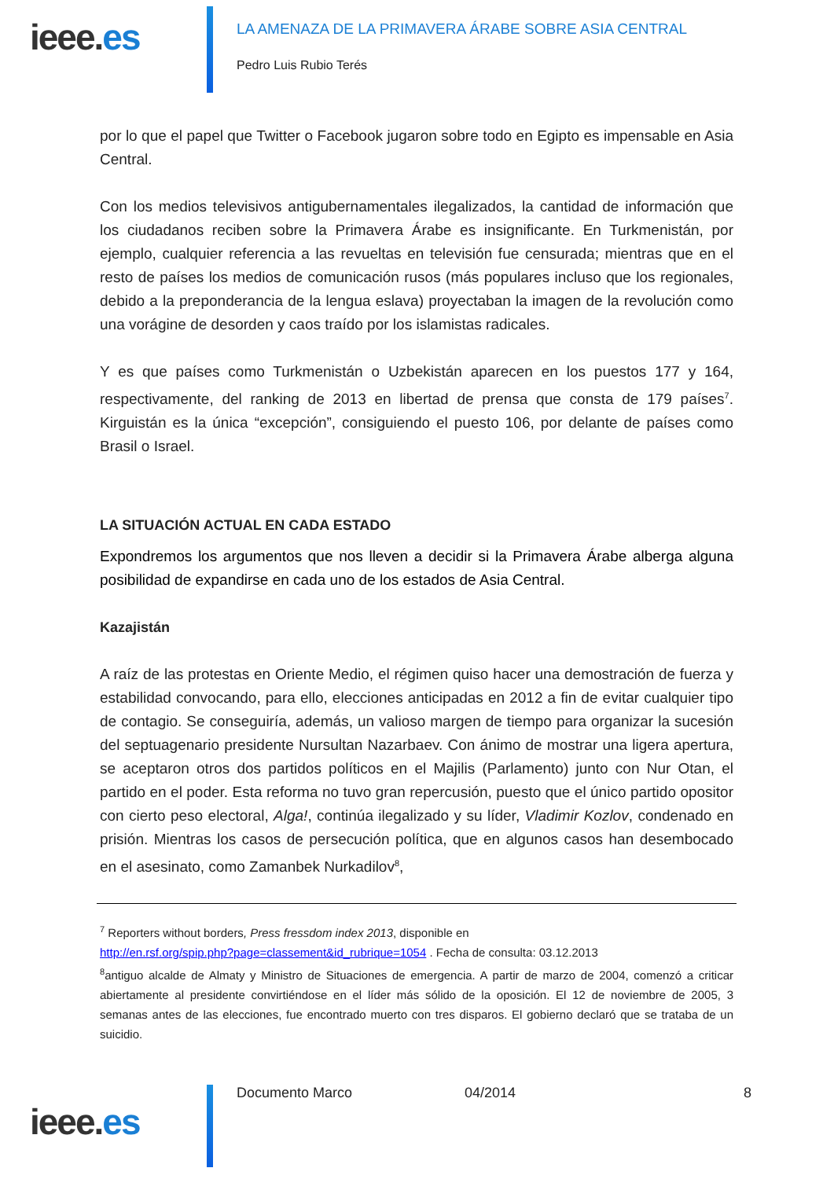ieee.es
LA AMENAZA DE LA PRIMAVERA ÁRABE SOBRE ASIA CENTRAL
Pedro Luis Rubio Terés
por lo que el papel que Twitter o Facebook jugaron sobre todo en Egipto es impensable en Asia Central.
Con los medios televisivos antigubernamentales ilegalizados, la cantidad de información que los ciudadanos reciben sobre la Primavera Árabe es insignificante. En Turkmenistán, por ejemplo, cualquier referencia a las revueltas en televisión fue censurada; mientras que en el resto de países los medios de comunicación rusos (más populares incluso que los regionales, debido a la preponderancia de la lengua eslava) proyectaban la imagen de la revolución como una vorágine de desorden y caos traído por los islamistas radicales.
Y es que países como Turkmenistán o Uzbekistán aparecen en los puestos 177 y 164, respectivamente, del ranking de 2013 en libertad de prensa que consta de 179 países<sup>7</sup>. Kirguistán es la única “excepción”, consiguiendo el puesto 106, por delante de países como Brasil o Israel.
LA SITUACIÓN ACTUAL EN CADA ESTADO
Expondremos los argumentos que nos lleven a decidir si la Primavera Árabe alberga alguna posibilidad de expandirse en cada uno de los estados de Asia Central.
Kazajistán
A raíz de las protestas en Oriente Medio, el régimen quiso hacer una demostración de fuerza y estabilidad convocando, para ello, elecciones anticipadas en 2012 a fin de evitar cualquier tipo de contagio. Se conseguiría, además, un valioso margen de tiempo para organizar la sucesión del septuagenario presidente Nursultan Nazarbaev. Con ánimo de mostrar una ligera apertura, se aceptaron otros dos partidos políticos en el Majilis (Parlamento) junto con Nur Otan, el partido en el poder. Esta reforma no tuvo gran repercusión, puesto que el único partido opositor con cierto peso electoral, Alga!, continúa ilegalizado y su líder, Vladimir Kozlov, condenado en prisión. Mientras los casos de persecución política, que en algunos casos han desembocado en el asesinato, como Zamanbek Nurkadilov<sup>8</sup>,
<sup>7</sup> Reporters without borders, Press fressdom index 2013, disponible en
http://en.rsf.org/spip.php?page=classement&id_rubrique=1054 . Fecha de consulta: 03.12.2013
<sup>8</sup> antiguo alcalde de Almaty y Ministro de Situaciones de emergencia. A partir de marzo de 2004, comenzó a criticar abiertamente al presidente convirtiéndose en el líder más sólido de la oposición. El 12 de noviembre de 2005, 3 semanas antes de las elecciones, fue encontrado muerto con tres disparos. El gobierno declaró que se trataba de un suicidio.
ieee.es
Documento Marco 04/2014 8